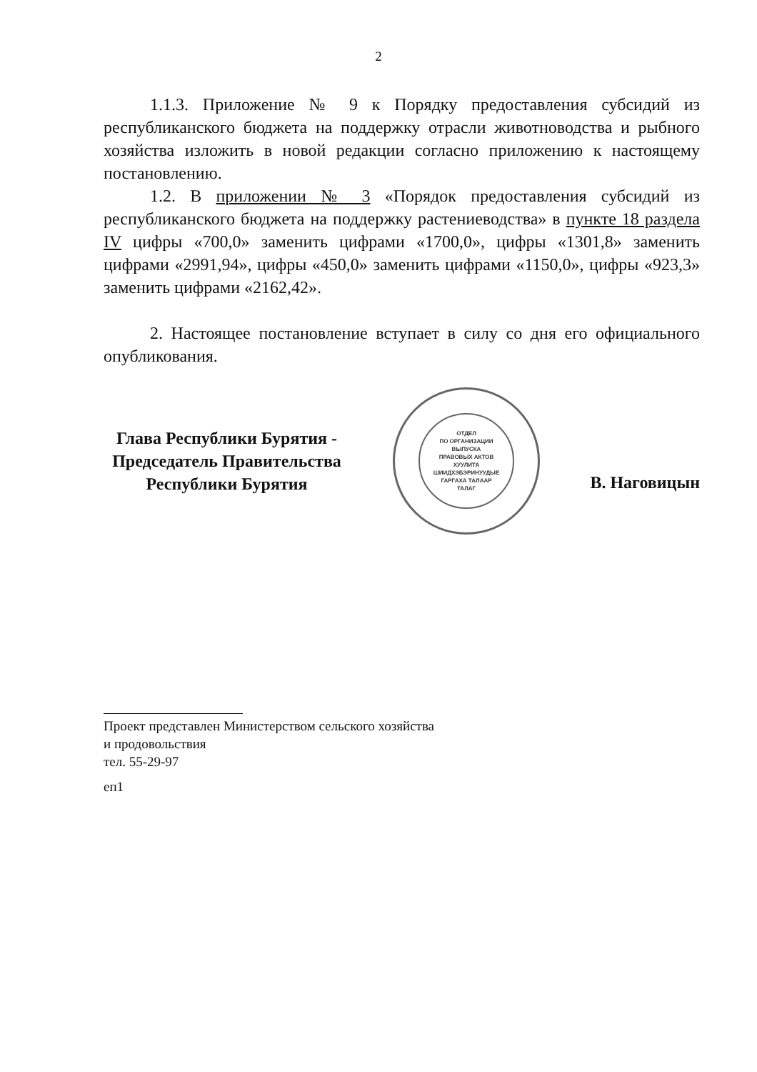2
1.1.3. Приложение № 9 к Порядку предоставления субсидий из республиканского бюджета на поддержку отрасли животноводства и рыбного хозяйства изложить в новой редакции согласно приложению к настоящему постановлению.
1.2. В приложении № 3 «Порядок предоставления субсидий из республиканского бюджета на поддержку растениеводства» в пункте 18 раздела IV цифры «700,0» заменить цифрами «1700,0», цифры «1301,8» заменить цифрами «2991,94», цифры «450,0» заменить цифрами «1150,0», цифры «923,3» заменить цифрами «2162,42».
2. Настоящее постановление вступает в силу со дня его официального опубликования.
Глава Республики Бурятия -
Председатель Правительства
Республики Бурятия
ОТДЕЛ
ПО ОРГАНИЗАЦИИ
ВЫПУСКА
ПРАВОВЫХ АКТОВ
ХУУЛИТА
ШИИДХЭБЭРИНУУДЫЕ
ГАРГАХА ТАЛААР
ТАЛАГ
В. Наговицын
Проект представлен Министерством сельского хозяйства
и продовольствия
тел. 55-29-97
еп1